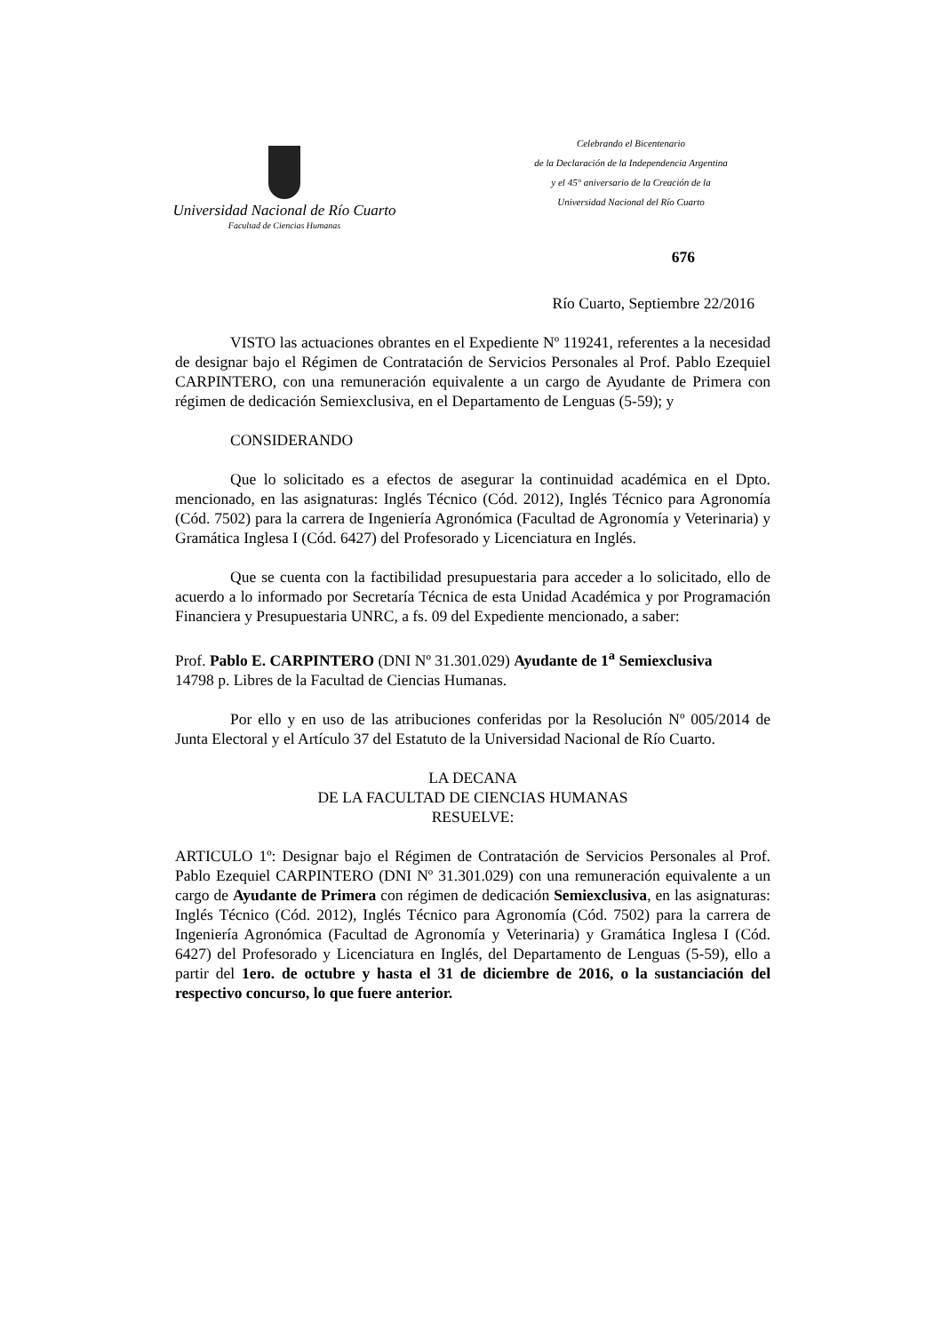Universidad Nacional de Río Cuarto
Facultad de Ciencias Humanas
Celebrando el Bicentenario
de la Declaración de la Independencia Argentina
y el 45° aniversario de la Creación de la
Universidad Nacional del Río Cuarto
676
Río Cuarto, Septiembre 22/2016
VISTO las actuaciones obrantes en el Expediente Nº 119241, referentes a la necesidad de designar bajo el Régimen de Contratación de Servicios Personales al Prof. Pablo Ezequiel CARPINTERO, con una remuneración equivalente a un cargo de Ayudante de Primera con régimen de dedicación Semiexclusiva, en el Departamento de Lenguas (5-59); y
CONSIDERANDO
Que lo solicitado es a efectos de asegurar la continuidad académica en el Dpto. mencionado, en las asignaturas: Inglés Técnico (Cód. 2012), Inglés Técnico para Agronomía (Cód. 7502) para la carrera de Ingeniería Agronómica (Facultad de Agronomía y Veterinaria) y Gramática Inglesa I (Cód. 6427) del Profesorado y Licenciatura en Inglés.
Que se cuenta con la factibilidad presupuestaria para acceder a lo solicitado, ello de acuerdo a lo informado por Secretaría Técnica de esta Unidad Académica y por Programación Financiera y Presupuestaria UNRC, a fs. 09 del Expediente mencionado, a saber:
Prof. Pablo E. CARPINTERO (DNI Nº 31.301.029) Ayudante de 1<sup>a</sup> Semiexclusiva
14798 p. Libres de la Facultad de Ciencias Humanas.
Por ello y en uso de las atribuciones conferidas por la Resolución Nº 005/2014 de Junta Electoral y el Artículo 37 del Estatuto de la Universidad Nacional de Río Cuarto.
LA DECANA
DE LA FACULTAD DE CIENCIAS HUMANAS
RESUELVE:
ARTICULO 1º: Designar bajo el Régimen de Contratación de Servicios Personales al Prof. Pablo Ezequiel CARPINTERO (DNI Nº 31.301.029) con una remuneración equivalente a un cargo de Ayudante de Primera con régimen de dedicación Semiexclusiva, en las asignaturas: Inglés Técnico (Cód. 2012), Inglés Técnico para Agronomía (Cód. 7502) para la carrera de Ingeniería Agronómica (Facultad de Agronomía y Veterinaria) y Gramática Inglesa I (Cód. 6427) del Profesorado y Licenciatura en Inglés, del Departamento de Lenguas (5-59), ello a partir del 1ero. de octubre y hasta el 31 de diciembre de 2016, o la sustanciación del respectivo concurso, lo que fuere anterior.